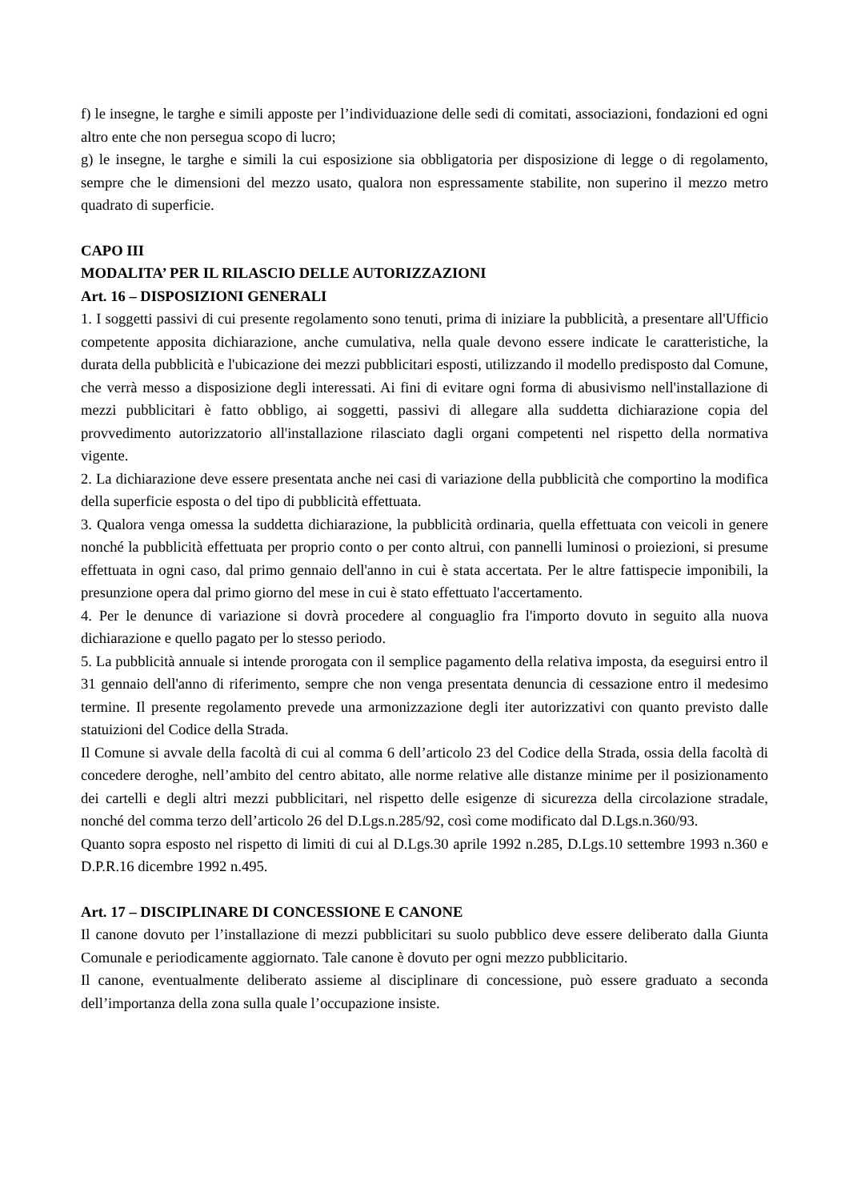f) le insegne, le targhe e simili apposte per l’individuazione delle sedi di comitati, associazioni, fondazioni ed ogni altro ente che non persegua scopo di lucro;
g) le insegne, le targhe e simili la cui esposizione sia obbligatoria per disposizione di legge o di regolamento, sempre che le dimensioni del mezzo usato, qualora non espressamente stabilite, non superino il mezzo metro quadrato di superficie.
CAPO III
MODALITA’ PER IL RILASCIO DELLE AUTORIZZAZIONI
Art. 16 – DISPOSIZIONI GENERALI
1. I soggetti passivi di cui presente regolamento sono tenuti, prima di iniziare la pubblicità, a presentare all'Ufficio competente apposita dichiarazione, anche cumulativa, nella quale devono essere indicate le caratteristiche, la durata della pubblicità e l'ubicazione dei mezzi pubblicitari esposti, utilizzando il modello predisposto dal Comune, che verrà messo a disposizione degli interessati. Ai fini di evitare ogni forma di abusivismo nell'installazione di mezzi pubblicitari è fatto obbligo, ai soggetti, passivi di allegare alla suddetta dichiarazione copia del provvedimento autorizzatorio all'installazione rilasciato dagli organi competenti nel rispetto della normativa vigente.
2. La dichiarazione deve essere presentata anche nei casi di variazione della pubblicità che comportino la modifica della superficie esposta o del tipo di pubblicità effettuata.
3. Qualora venga omessa la suddetta dichiarazione, la pubblicità ordinaria, quella effettuata con veicoli in genere nonché la pubblicità effettuata per proprio conto o per conto altrui, con pannelli luminosi o proiezioni, si presume effettuata in ogni caso, dal primo gennaio dell'anno in cui è stata accertata. Per le altre fattispecie imponibili, la presunzione opera dal primo giorno del mese in cui è stato effettuato l'accertamento.
4. Per le denunce di variazione si dovrà procedere al conguaglio fra l'importo dovuto in seguito alla nuova dichiarazione e quello pagato per lo stesso periodo.
5. La pubblicità annuale si intende prorogata con il semplice pagamento della relativa imposta, da eseguirsi entro il 31 gennaio dell'anno di riferimento, sempre che non venga presentata denuncia di cessazione entro il medesimo termine. Il presente regolamento prevede una armonizzazione degli iter autorizzativi con quanto previsto dalle statuizioni del Codice della Strada.
Il Comune si avvale della facoltà di cui al comma 6 dell’articolo 23 del Codice della Strada, ossia della facoltà di concedere deroghe, nell’ambito del centro abitato, alle norme relative alle distanze minime per il posizionamento dei cartelli e degli altri mezzi pubblicitari, nel rispetto delle esigenze di sicurezza della circolazione stradale, nonché del comma terzo dell’articolo 26 del D.Lgs.n.285/92, così come modificato dal D.Lgs.n.360/93.
Quanto sopra esposto nel rispetto di limiti di cui al D.Lgs.30 aprile 1992 n.285, D.Lgs.10 settembre 1993 n.360 e D.P.R.16 dicembre 1992 n.495.
Art. 17 – DISCIPLINARE DI CONCESSIONE E CANONE
Il canone dovuto per l’installazione di mezzi pubblicitari su suolo pubblico deve essere deliberato dalla Giunta Comunale e periodicamente aggiornato. Tale canone è dovuto per ogni mezzo pubblicitario.
Il canone, eventualmente deliberato assieme al disciplinare di concessione, può essere graduato a seconda dell’importanza della zona sulla quale l’occupazione insiste.